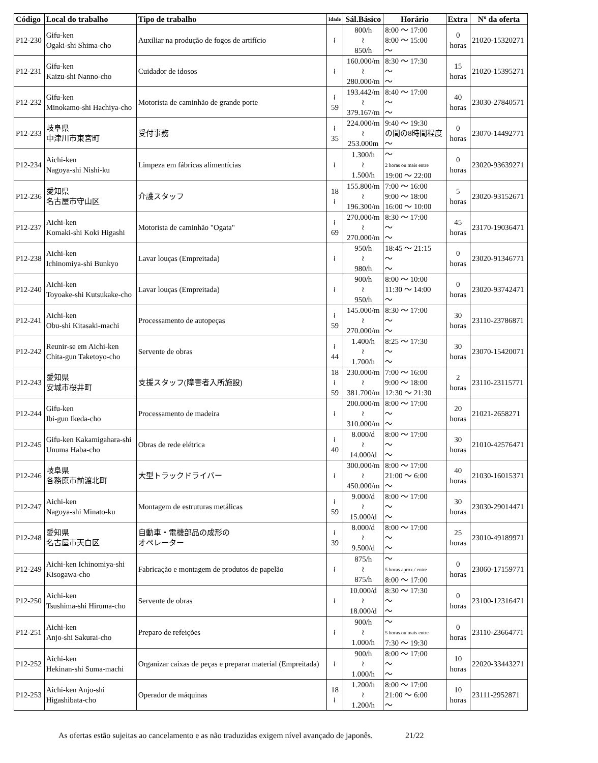| Código | Local do trabalho | Tipo de trabalho | Idade | Sál.Básico | Horário | Extra | Nº da oferta |
| --- | --- | --- | --- | --- | --- | --- | --- |
| P12-230 | Gifu-ken Ogaki-shi Shima-cho | Auxiliar na produção de fogos de artifício | ≀ | 800/h ≀ 850/h | 8:00 ～ 17:00 8:00 ～ 15:00 ～ | 0 horas | 21020-15320271 |
| P12-231 | Gifu-ken Kaizu-shi Nanno-cho | Cuidador de idosos | ≀ | 160.000/m ≀ 280.000/m | 8:30 ～ 17:30 ～ ～ | 15 horas | 21020-15395271 |
| P12-232 | Gifu-ken Minokamo-shi Hachiya-cho | Motorista de caminhão de grande porte | ≀ 59 | 193.442/m ≀ 379.167/m | 8:40 ～ 17:00 ～ ～ | 40 horas | 23030-27840571 |
| P12-233 | 岐阜県 中津川市東宮町 | 受付事務 | ≀ 35 | 224.000/m ≀ 253.000m | 9:40 ～ 19:30 の間の8時間程度 ～ | 0 horas | 23070-14492771 |
| P12-234 | Aichi-ken Nagoya-shi Nishi-ku | Limpeza em fábricas alimentícias | ≀ | 1.300/h ≀ 1.500/h | ～ 2 horas ou mais entre 19:00 ～ 22:00 | 0 horas | 23020-93639271 |
| P12-236 | 愛知県 名古屋市守山区 | 介護スタッフ | 18 ≀ | 155.800/m ≀ 196.300/m | 7:00 ～ 16:00 9:00 ～ 18:00 16:00 ～ 10:00 | 5 horas | 23020-93152671 |
| P12-237 | Aichi-ken Komaki-shi Koki Higashi | Motorista de caminhão "Ogata" | ≀ 69 | 270.000/m ≀ 270.000/m | 8:30 ～ 17:00 ～ ～ | 45 horas | 23170-19036471 |
| P12-238 | Aichi-ken Ichinomiya-shi Bunkyo | Lavar louças (Empreitada) | ≀ | 950/h ≀ 980/h | 18:45 ～ 21:15 ～ ～ | 0 horas | 23020-91346771 |
| P12-240 | Aichi-ken Toyoake-shi Kutsukake-cho | Lavar louças (Empreitada) | ≀ | 900/h ≀ 950/h | 8:00 ～ 10:00 11:30 ～ 14:00 ～ | 0 horas | 23020-93742471 |
| P12-241 | Aichi-ken Obu-shi Kitasaki-machi | Processamento de autopeças | ≀ 59 | 145.000/m ≀ 270.000/m | 8:30 ～ 17:00 ～ ～ | 30 horas | 23110-23786871 |
| P12-242 | Reunir-se em Aichi-ken Chita-gun Taketoyo-cho | Servente de obras | ≀ 44 | 1.400/h ≀ 1.700/h | 8:25 ～ 17:30 ～ ～ | 30 horas | 23070-15420071 |
| P12-243 | 愛知県 安城市桜井町 | 支援スタッフ(障害者入所施設) | 18 ≀ 59 | 230.000/m ≀ 381.700/m | 7:00 ～ 16:00 9:00 ～ 18:00 12:30 ～ 21:30 | 2 horas | 23110-23115771 |
| P12-244 | Gifu-ken Ibi-gun Ikeda-cho | Processamento de madeira | ≀ | 200.000/m ≀ 310.000/m | 8:00 ～ 17:00 ～ ～ | 20 horas | 21021-2658271 |
| P12-245 | Gifu-ken Kakamigahara-shi Unuma Haba-cho | Obras de rede elétrica | ≀ 40 | 8.000/d ≀ 14.000/d | 8:00 ～ 17:00 ～ ～ | 30 horas | 21010-42576471 |
| P12-246 | 岐阜県 各務原市前渡北町 | 大型トラックドライバー | ≀ | 300.000/m ≀ 450.000/m | 8:00 ～ 17:00 21:00 ～ 6:00 ～ | 40 horas | 21030-16015371 |
| P12-247 | Aichi-ken Nagoya-shi Minato-ku | Montagem de estruturas metálicas | ≀ 59 | 9.000/d ≀ 15.000/d | 8:00 ～ 17:00 ～ ～ | 30 horas | 23030-29014471 |
| P12-248 | 愛知県 名古屋市天白区 | 自動車・電機部品の成形の オペレーター | ≀ 39 | 8.000/d ≀ 9.500/d | 8:00 ～ 17:00 ～ ～ | 25 horas | 23010-49189971 |
| P12-249 | Aichi-ken Ichinomiya-shi Kisogawa-cho | Fabricação e montagem de produtos de papelão | ≀ | 875/h ≀ 875/h | ～ 5 horas aprox./ entre 8:00 ～ 17:00 | 0 horas | 23060-17159771 |
| P12-250 | Aichi-ken Tsushima-shi Hiruma-cho | Servente de obras | ≀ | 10.000/d ≀ 18.000/d | 8:30 ～ 17:30 ～ ～ | 0 horas | 23100-12316471 |
| P12-251 | Aichi-ken Anjo-shi Sakurai-cho | Preparo de refeições | ≀ | 900/h ≀ 1.000/h | ～ 5 horas ou mais entre 7:30 ～ 19:30 | 0 horas | 23110-23664771 |
| P12-252 | Aichi-ken Hekinan-shi Suma-machi | Organizar caixas de peças e preparar material (Empreitada) | ≀ | 900/h ≀ 1.000/h | 8:00 ～ 17:00 ～ ～ | 10 horas | 22020-33443271 |
| P12-253 | Aichi-ken Anjo-shi Higashibata-cho | Operador de máquinas | 18 ≀ | 1.200/h ≀ 1.200/h | 8:00 ～ 17:00 21:00 ～ 6:00 ～ | 10 horas | 23111-2952871 |
As ofertas estão sujeitas ao cancelamento e as não traduzidas exigem nível avançado de japonês. 21/22